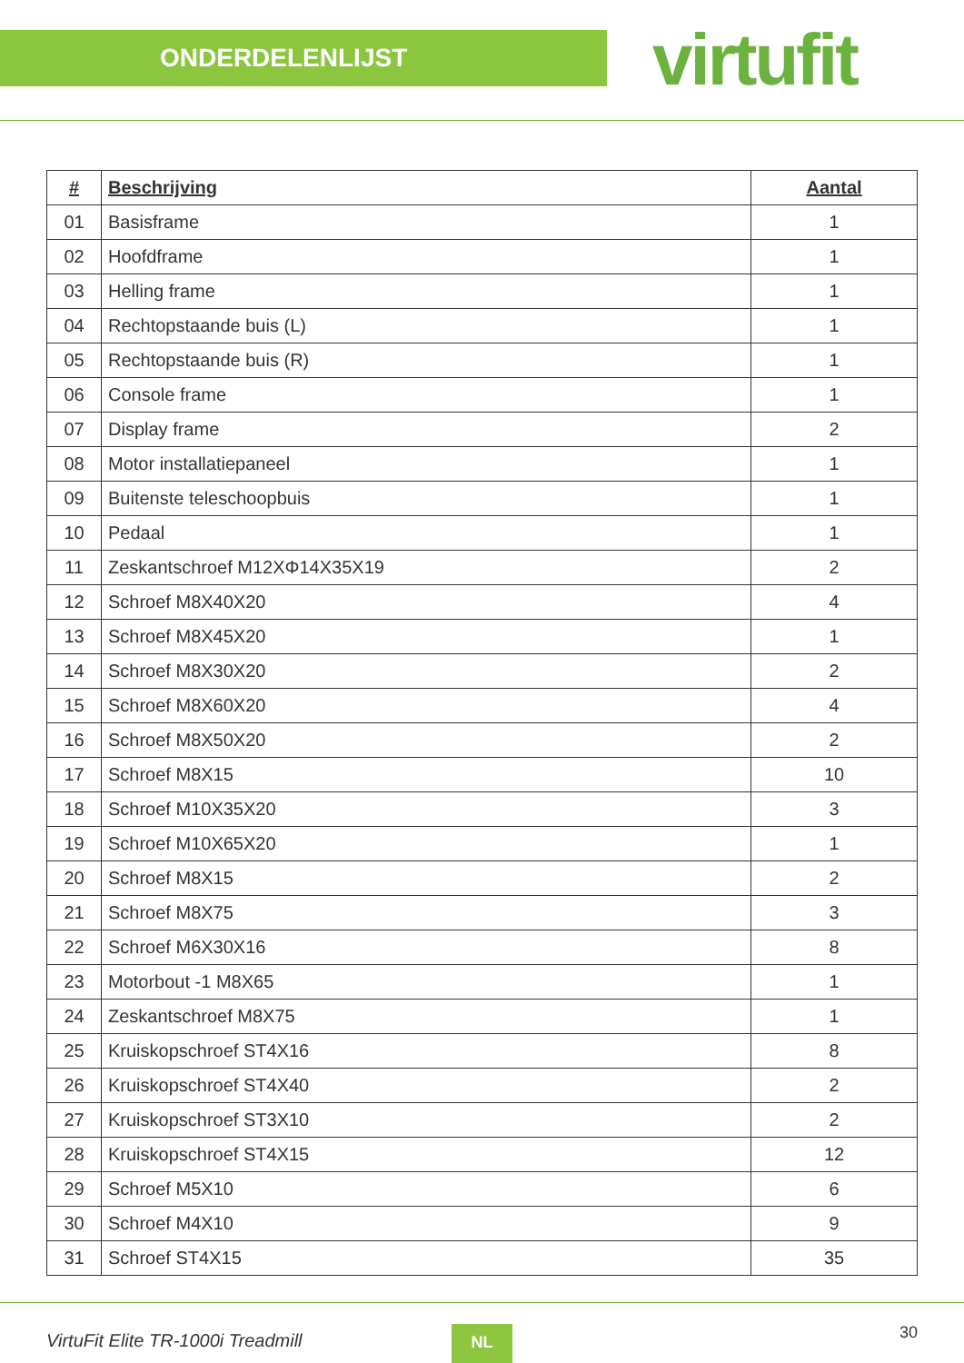ONDERDELENLIJST
virtufit
| # | Beschrijving | Aantal |
| --- | --- | --- |
| 01 | Basisframe | 1 |
| 02 | Hoofdframe | 1 |
| 03 | Helling frame | 1 |
| 04 | Rechtopstaande buis (L) | 1 |
| 05 | Rechtopstaande buis (R) | 1 |
| 06 | Console frame | 1 |
| 07 | Display frame | 2 |
| 08 | Motor installatiepaneel | 1 |
| 09 | Buitenste teleschoopbuis | 1 |
| 10 | Pedaal | 1 |
| 11 | Zeskantschroef M12XΦ14X35X19 | 2 |
| 12 | Schroef M8X40X20 | 4 |
| 13 | Schroef M8X45X20 | 1 |
| 14 | Schroef M8X30X20 | 2 |
| 15 | Schroef M8X60X20 | 4 |
| 16 | Schroef M8X50X20 | 2 |
| 17 | Schroef M8X15 | 10 |
| 18 | Schroef M10X35X20 | 3 |
| 19 | Schroef M10X65X20 | 1 |
| 20 | Schroef M8X15 | 2 |
| 21 | Schroef M8X75 | 3 |
| 22 | Schroef M6X30X16 | 8 |
| 23 | Motorbout -1 M8X65 | 1 |
| 24 | Zeskantschroef M8X75 | 1 |
| 25 | Kruiskopschroef ST4X16 | 8 |
| 26 | Kruiskopschroef ST4X40 | 2 |
| 27 | Kruiskopschroef ST3X10 | 2 |
| 28 | Kruiskopschroef ST4X15 | 12 |
| 29 | Schroef M5X10 | 6 |
| 30 | Schroef M4X10 | 9 |
| 31 | Schroef ST4X15 | 35 |
VirtuFit Elite TR-1000i Treadmill NL 30